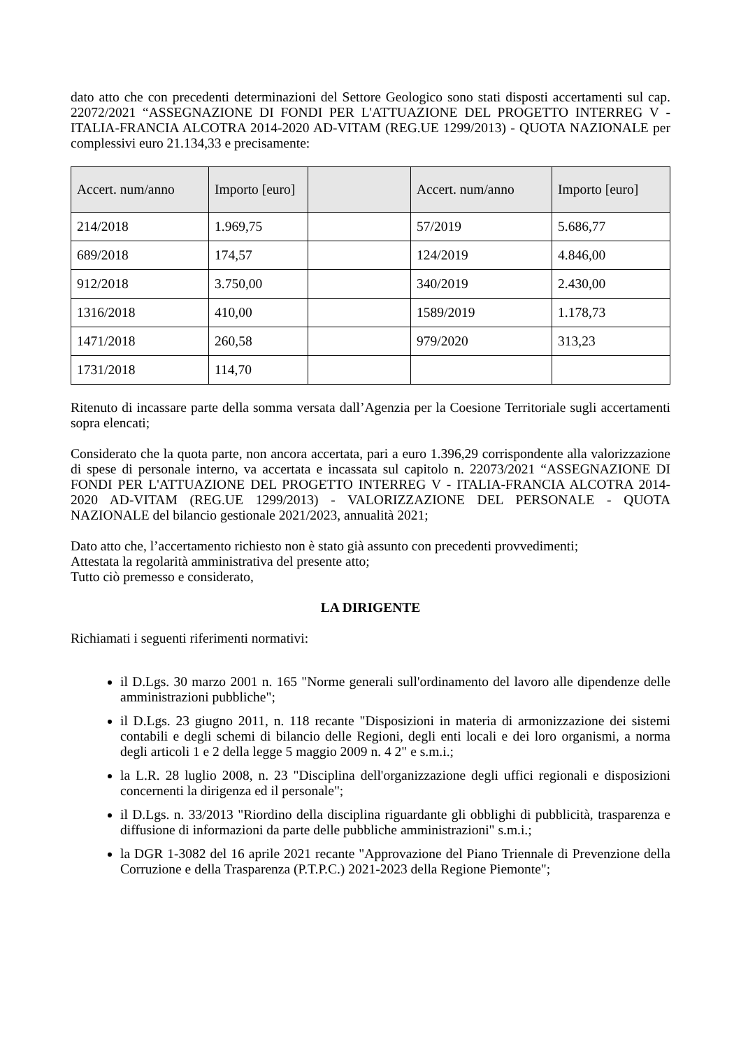dato atto che con precedenti determinazioni del Settore Geologico sono stati disposti accertamenti sul cap. 22072/2021 “ASSEGNAZIONE DI FONDI PER L'ATTUAZIONE DEL PROGETTO INTERREG V - ITALIA-FRANCIA ALCOTRA 2014-2020 AD-VITAM (REG.UE 1299/2013) - QUOTA NAZIONALE per complessivi euro 21.134,33 e precisamente:
| Accert. num/anno | Importo [euro] | | Accert. num/anno | Importo [euro] |
| --- | --- | --- | --- | --- |
| 214/2018 | 1.969,75 | | 57/2019 | 5.686,77 |
| 689/2018 | 174,57 | | 124/2019 | 4.846,00 |
| 912/2018 | 3.750,00 | | 340/2019 | 2.430,00 |
| 1316/2018 | 410,00 | | 1589/2019 | 1.178,73 |
| 1471/2018 | 260,58 | | 979/2020 | 313,23 |
| 1731/2018 | 114,70 | | | |
Ritenuto di incassare parte della somma versata dall’Agenzia per la Coesione Territoriale sugli accertamenti sopra elencati;
Considerato che la quota parte, non ancora accertata, pari a euro 1.396,29 corrispondente alla valorizzazione di spese di personale interno, va accertata e incassata sul capitolo n. 22073/2021 “ASSEGNAZIONE DI FONDI PER L'ATTUAZIONE DEL PROGETTO INTERREG V - ITALIA-FRANCIA ALCOTRA 2014-2020 AD-VITAM (REG.UE 1299/2013) - VALORIZZAZIONE DEL PERSONALE - QUOTA NAZIONALE del bilancio gestionale 2021/2023, annualità 2021;
Dato atto che, l’accertamento richiesto non è stato già assunto con precedenti provvedimenti;
Attestata la regolarità amministrativa del presente atto;
Tutto ciò premesso e considerato,
LA DIRIGENTE
Richiamati i seguenti riferimenti normativi:
il D.Lgs. 30 marzo 2001 n. 165 "Norme generali sull'ordinamento del lavoro alle dipendenze delle amministrazioni pubbliche";
il D.Lgs. 23 giugno 2011, n. 118 recante "Disposizioni in materia di armonizzazione dei sistemi contabili e degli schemi di bilancio delle Regioni, degli enti locali e dei loro organismi, a norma degli articoli 1 e 2 della legge 5 maggio 2009 n. 4 2" e s.m.i.;
la L.R. 28 luglio 2008, n. 23 "Disciplina dell'organizzazione degli uffici regionali e disposizioni concernenti la dirigenza ed il personale";
il D.Lgs. n. 33/2013 "Riordino della disciplina riguardante gli obblighi di pubblicità, trasparenza e diffusione di informazioni da parte delle pubbliche amministrazioni" s.m.i.;
la DGR 1-3082 del 16 aprile 2021 recante "Approvazione del Piano Triennale di Prevenzione della Corruzione e della Trasparenza (P.T.P.C.) 2021-2023 della Regione Piemonte";